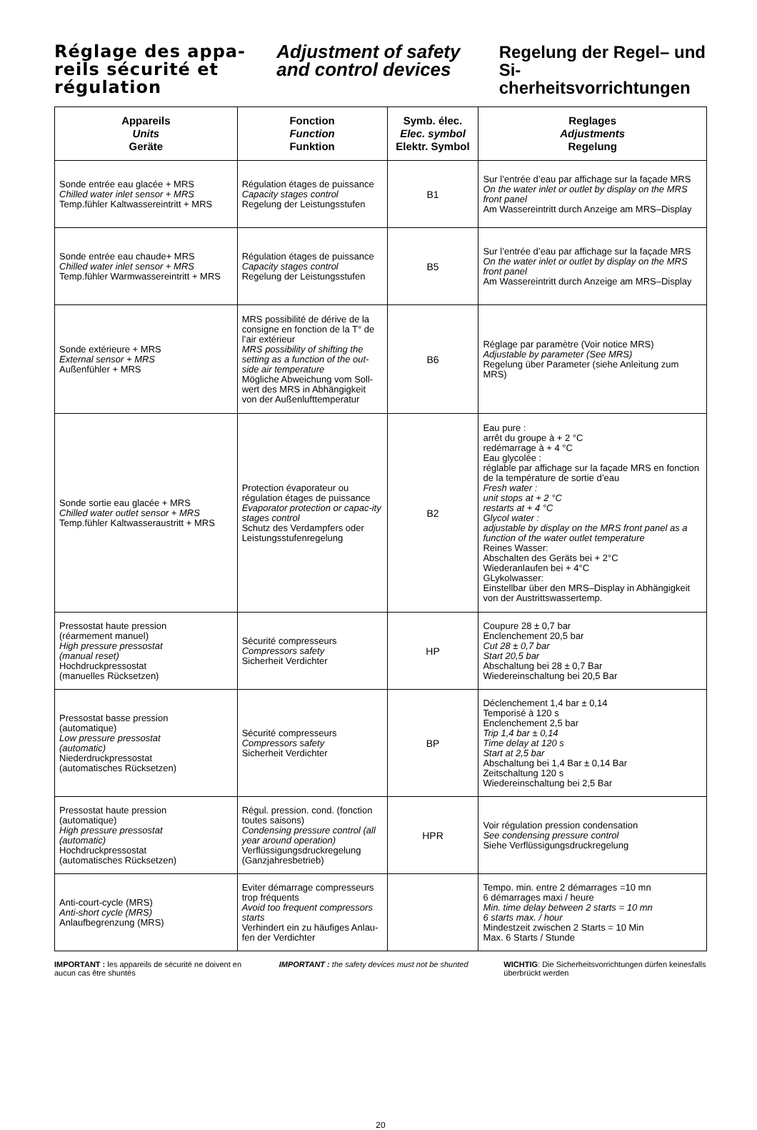Réglage des appa-reils sécurité et régulation
Adjustment of safety and control devices
Regelung der Regel– und Si-cherheitsvorrichtungen
| Appareils Units Geräte | Fonction Function Funktion | Symb. élec. Elec. symbol Elektr. Symbol | Reglages Adjustments Regelung |
| --- | --- | --- | --- |
| Sonde entrée eau glacée + MRS Chilled water inlet sensor + MRS Temp.fühler Kaltwassereintritt + MRS | Régulation étages de puissance Capacity stages control Regelung der Leistungsstufen | B1 | Sur l’entrée d’eau par affichage sur la façade MRS On the water inlet or outlet by display on the MRS front panel Am Wassereintritt durch Anzeige am MRS–Display |
| Sonde entrée eau chaude+ MRS Chilled water inlet sensor + MRS Temp.fühler Warmwassereintritt + MRS | Régulation étages de puissance Capacity stages control Regelung der Leistungsstufen | B5 | Sur l’entrée d’eau par affichage sur la façade MRS On the water inlet or outlet by display on the MRS front panel Am Wassereintritt durch Anzeige am MRS–Display |
| Sonde extérieure + MRS External sensor + MRS Außenfühler + MRS | MRS possibilité de dérive de la consigne en fonction de la T° de l’air extérieur MRS possibility of shifting the setting as a function of the out-side air temperature Mögliche Abweichung vom Soll-wert des MRS in Abhängigkeit von der Außenlufttemperatur | B6 | Réglage par paramètre (Voir notice MRS) Adjustable by parameter (See MRS) Regelung über Parameter (siehe Anleitung zum MRS) |
| Sonde sortie eau glacée + MRS Chilled water outlet sensor + MRS Temp.fühler Kaltwasseraustritt + MRS | Protection évaporateur ou régulation étages de puissance Evaporator protection or capac-ity stages control Schutz des Verdampfers oder Leistungsstufenregelung | B2 | Eau pure : arrêt du groupe à + 2 °C redémarrage à + 4 °C Eau glycolée : réglable par affichage sur la façade MRS en fonction de la température de sortie d’eau Fresh water : unit stops at + 2 °C restarts at + 4 °C Glycol water : adjustable by display on the MRS front panel as a function of the water outlet temperature Reines Wasser: Abschalten des Geräts bei + 2°C Wiederanlaufen bei + 4°C GLykolwasser: Einstellbar über den MRS–Display in Abhängigkeit von der Austrittswassertemp. |
| Pressostat haute pression (réarmement manuel) High pressure pressostat (manual reset) Hochdruckpressostat (manuelles Rücksetzen) | Sécurité compresseurs Compressors safety Sicherheit Verdichter | HP | Coupure 28 ± 0,7 bar Enclenchement 20,5 bar Cut 28 ± 0,7 bar Start 20,5 bar Abschaltung bei 28 ± 0,7 Bar Wiedereinschaltung bei 20,5 Bar |
| Pressostat basse pression (automatique) Low pressure pressostat (automatic) Niederdruckpressostat (automatisches Rücksetzen) | Sécurité compresseurs Compressors safety Sicherheit Verdichter | BP | Déclenchement 1,4 bar ± 0,14 Temporisé à 120 s Enclenchement 2,5 bar Trip 1,4 bar ± 0,14 Time delay at 120 s Start at 2,5 bar Abschaltung bei 1,4 Bar ± 0,14 Bar Zeitschaltung 120 s Wiedereinschaltung bei 2,5 Bar |
| Pressostat haute pression (automatique) High pressure pressostat (automatic) Hochdruckpressostat (automatisches Rücksetzen) | Régul. pression. cond. (fonction toutes saisons) Condensing pressure control (all year around operation) Verflüssigungsdruckregelung (Ganzjahresbetrieb) | HPR | Voir régulation pression condensation See condensing pressure control Siehe Verflüssigungsdruckregelung |
| Anti-court-cycle (MRS) Anti-short cycle (MRS) Anlaufbegrenzung (MRS) | Eviter démarrage compresseurs trop fréquents Avoid too frequent compressors starts Verhindert ein zu häufiges Anlau-fen der Verdichter | | Tempo. min. entre 2 démarrages =10 mn 6 démarrages maxi / heure Min. time delay between 2 starts = 10 mn 6 starts max. / hour Mindestzeit zwischen 2 Starts = 10 Min Max. 6 Starts / Stunde |
IMPORTANT : les appareils de sécurité ne doivent en aucun cas être shuntés
IMPORTANT : the safety devices must not be shunted
WICHTIG: Die Sicherheitsvorrichtungen dürfen keinesfalls überbrückt werden
20